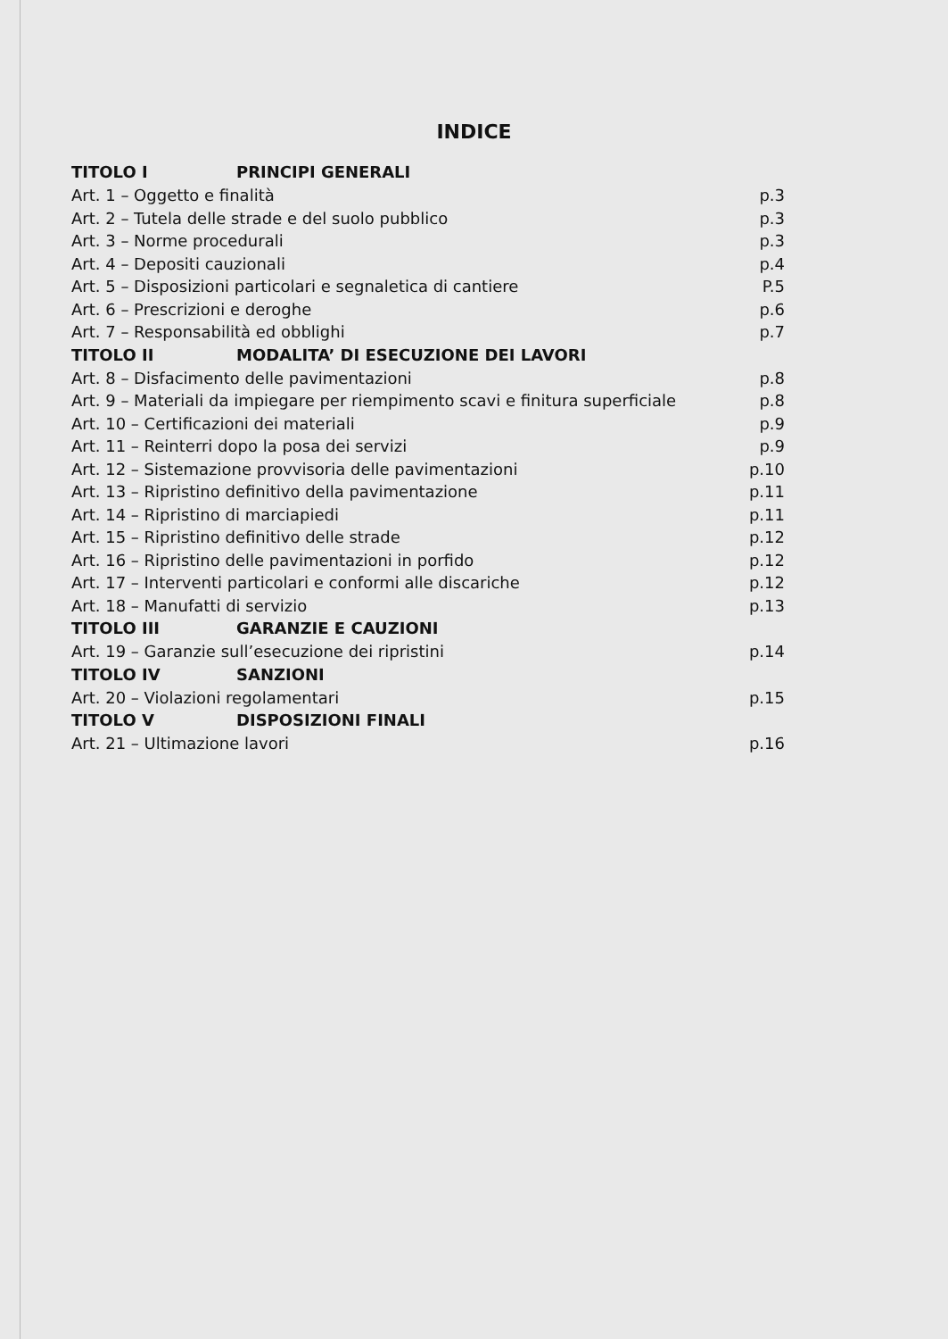INDICE
TITOLO I PRINCIPI GENERALI
Art. 1 – Oggetto e finalità p.3
Art. 2 – Tutela delle strade e del suolo pubblico p.3
Art. 3 – Norme procedurali p.3
Art. 4 – Depositi cauzionali p.4
Art. 5 – Disposizioni particolari e segnaletica di cantiere P.5
Art. 6 – Prescrizioni e deroghe p.6
Art. 7 – Responsabilità ed obblighi p.7
TITOLO II MODALITA’ DI ESECUZIONE DEI LAVORI
Art. 8 – Disfacimento delle pavimentazioni p.8
Art. 9 – Materiali da impiegare per riempimento scavi e finitura superficiale p.8
Art. 10 – Certificazioni dei materiali p.9
Art. 11 – Reinterri dopo la posa dei servizi p.9
Art. 12 – Sistemazione provvisoria delle pavimentazioni p.10
Art. 13 – Ripristino definitivo della pavimentazione p.11
Art. 14 – Ripristino di marciapiedi p.11
Art. 15 – Ripristino definitivo delle strade p.12
Art. 16 – Ripristino delle pavimentazioni in porfido p.12
Art. 17 – Interventi particolari e conformi alle discariche p.12
Art. 18 – Manufatti di servizio p.13
TITOLO III GARANZIE E CAUZIONI
Art. 19 – Garanzie sull’esecuzione dei ripristini p.14
TITOLO IV SANZIONI
Art. 20 – Violazioni regolamentari p.15
TITOLO V DISPOSIZIONI FINALI
Art. 21 – Ultimazione lavori p.16